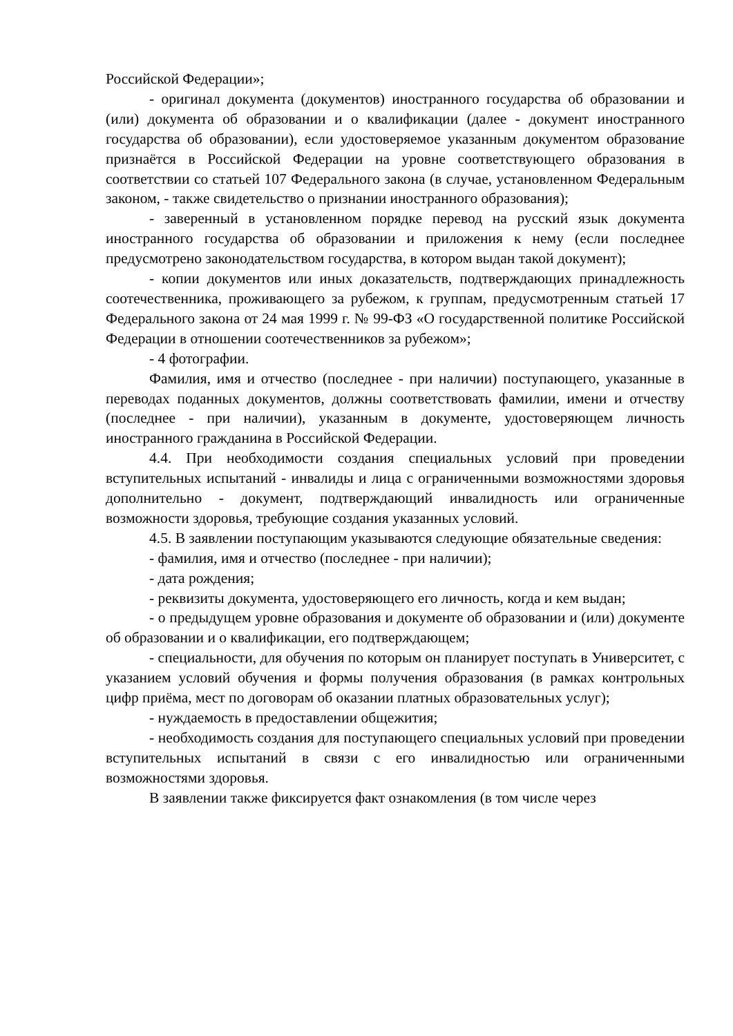Российской Федерации»;
- оригинал документа (документов) иностранного государства об образовании и (или) документа об образовании и о квалификации (далее - документ иностранного государства об образовании), если удостоверяемое указанным документом образование признаётся в Российской Федерации на уровне соответствующего образования в соответствии со статьей 107 Федерального закона (в случае, установленном Федеральным законом, - также свидетельство о признании иностранного образования);
- заверенный в установленном порядке перевод на русский язык документа иностранного государства об образовании и приложения к нему (если последнее предусмотрено законодательством государства, в котором выдан такой документ);
- копии документов или иных доказательств, подтверждающих принадлежность соотечественника, проживающего за рубежом, к группам, предусмотренным статьей 17 Федерального закона от 24 мая 1999 г. № 99-ФЗ «О государственной политике Российской Федерации в отношении соотечественников за рубежом»;
- 4 фотографии.
Фамилия, имя и отчество (последнее - при наличии) поступающего, указанные в переводах поданных документов, должны соответствовать фамилии, имени и отчеству (последнее - при наличии), указанным в документе, удостоверяющем личность иностранного гражданина в Российской Федерации.
4.4. При необходимости создания специальных условий при проведении вступительных испытаний - инвалиды и лица с ограниченными возможностями здоровья дополнительно - документ, подтверждающий инвалидность или ограниченные возможности здоровья, требующие создания указанных условий.
4.5. В заявлении поступающим указываются следующие обязательные сведения:
- фамилия, имя и отчество (последнее - при наличии);
- дата рождения;
- реквизиты документа, удостоверяющего его личность, когда и кем выдан;
- о предыдущем уровне образования и документе об образовании и (или) документе об образовании и о квалификации, его подтверждающем;
- специальности, для обучения по которым он планирует поступать в Университет, с указанием условий обучения и формы получения образования (в рамках контрольных цифр приёма, мест по договорам об оказании платных образовательных услуг);
- нуждаемость в предоставлении общежития;
- необходимость создания для поступающего специальных условий при проведении вступительных испытаний в связи с его инвалидностью или ограниченными возможностями здоровья.
В заявлении также фиксируется факт ознакомления (в том числе через